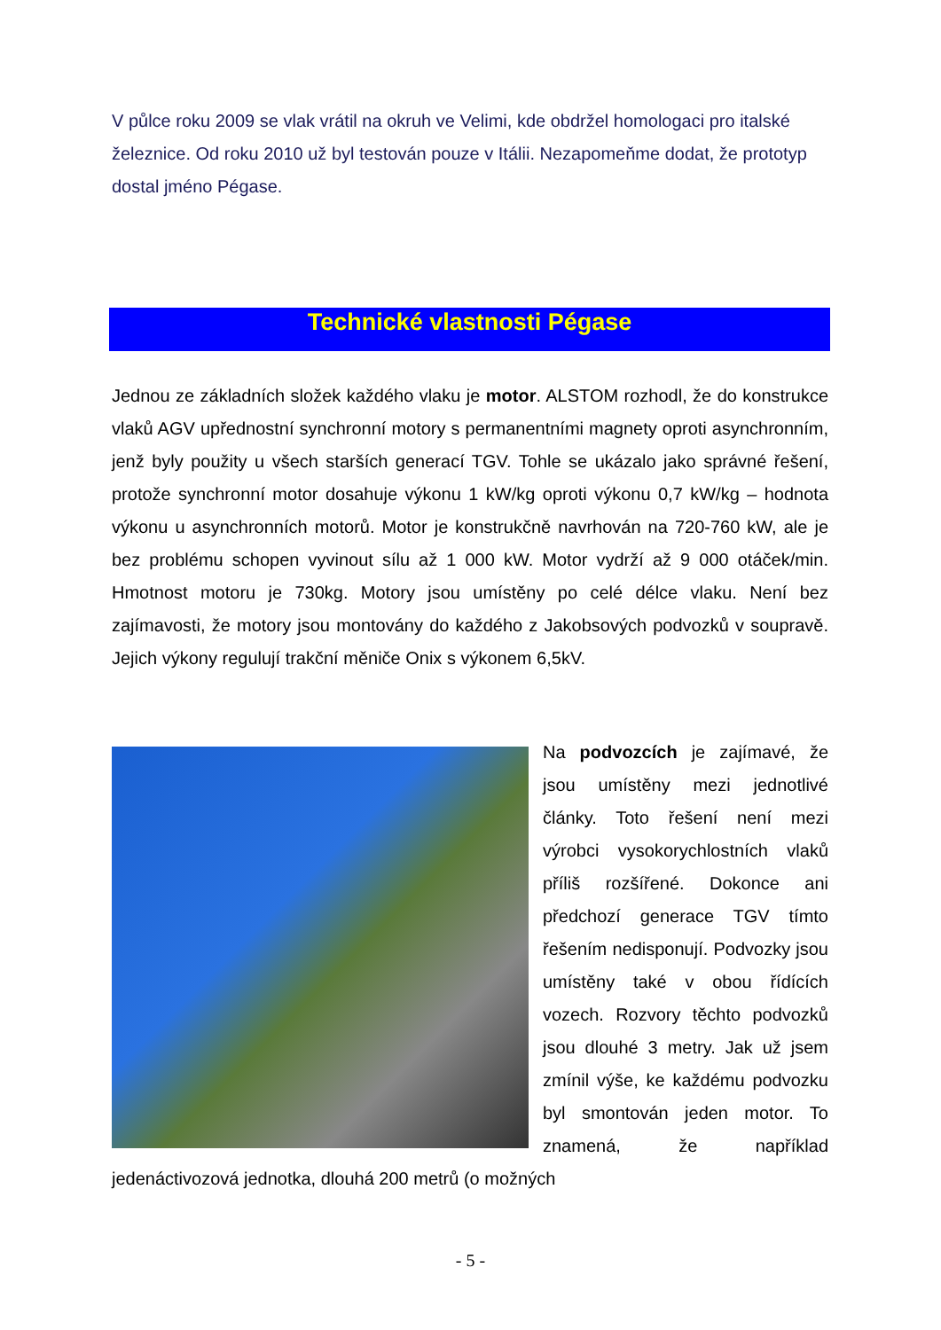V půlce roku 2009 se vlak vrátil na okruh ve Velimi, kde obdržel homologaci pro italské železnice. Od roku 2010 už byl testován pouze v Itálii. Nezapomeňme dodat, že prototyp dostal jméno Pégase.
Technické vlastnosti Pégase
Jednou ze základních složek každého vlaku je motor. ALSTOM rozhodl, že do konstrukce vlaků AGV upřednostní synchronní motory s permanentními magnety oproti asynchronním, jenž byly použity u všech starších generací TGV. Tohle se ukázalo jako správné řešení, protože synchronní motor dosahuje výkonu 1 kW/kg oproti výkonu 0,7 kW/kg – hodnota výkonu u asynchronních motorů. Motor je konstrukčně navrhován na 720-760 kW, ale je bez problému schopen vyvinout sílu až 1 000 kW. Motor vydrží až 9 000 otáček/min. Hmotnost motoru je 730kg. Motory jsou umístěny po celé délce vlaku. Není bez zajímavosti, že motory jsou montovány do každého z Jakobsových podvozků v soupravě. Jejich výkony regulují trakční měniče Onix s výkonem 6,5kV.
Na podvozcích je zajímavé, že jsou umístěny mezi jednotlivé články. Toto řešení není mezi výrobci vysokorychlostních vlaků příliš rozšířené. Dokonce ani předchozí generace TGV tímto řešením nedisponují. Podvozky jsou umístěny také v obou řídících vozech. Rozvory těchto podvozků jsou dlouhé 3 metry. Jak už jsem zmínil výše, ke každému podvozku byl smontován jeden motor. To znamená, že například jedenáctivozová jednotka, dlouhá 200 metrů (o možných
- 5 -